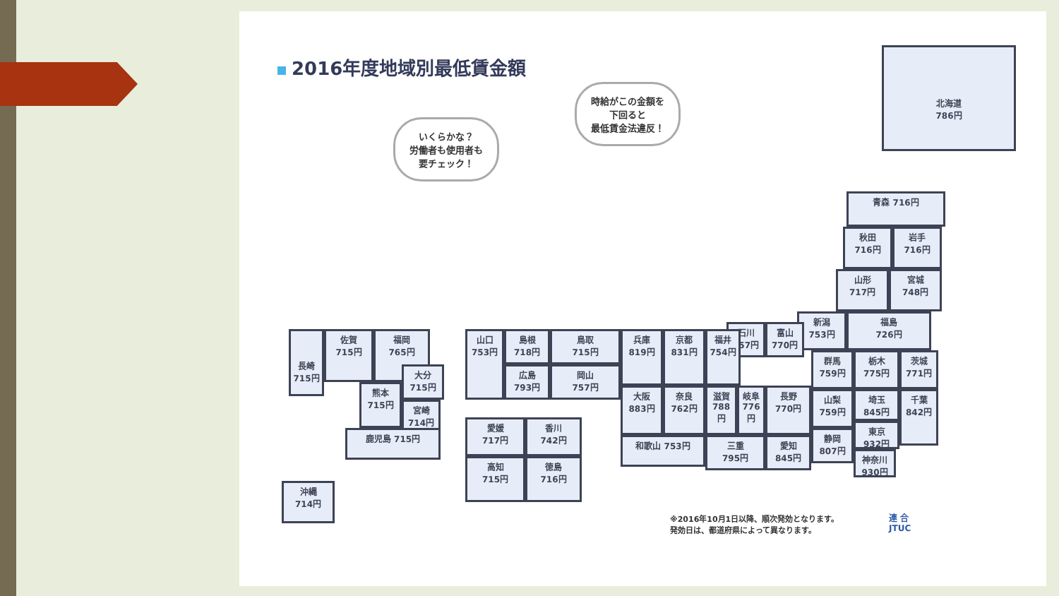2016年度地域別最低賃金額
いくらかな？
労働者も使用者も
要チェック！
時給がこの金額を
下回ると
最低賃金法違反！
北海道
786円
青森 716円
秋田
716円
岩手
716円
山形
717円
宮城
748円
新潟
753円
福島
726円
石川
757円
富山
770円
群馬
759円
栃木
775円
茨城
771円
長野
770円
山梨
759円
埼玉
845円
千葉
842円
東京
932円
静岡
807円
神奈川
930円
愛知
845円
福井
754円
京都
831円
兵庫
819円
奈良
762円
滋賀
788円
岐阜
776円
大阪
883円
和歌山 753円
三重
795円
山口
753円
島根
718円
鳥取
715円
広島
793円
岡山
757円
愛媛
717円
香川
742円
高知
715円
徳島
716円
長崎
715円
佐賀
715円
福岡
765円
大分
715円
熊本
715円
宮崎
714円
鹿児島 715円
沖縄
714円
※2016年10月1日以降、順次発効となります。
発効日は、都道府県によって異なります。
連 合
JTUC